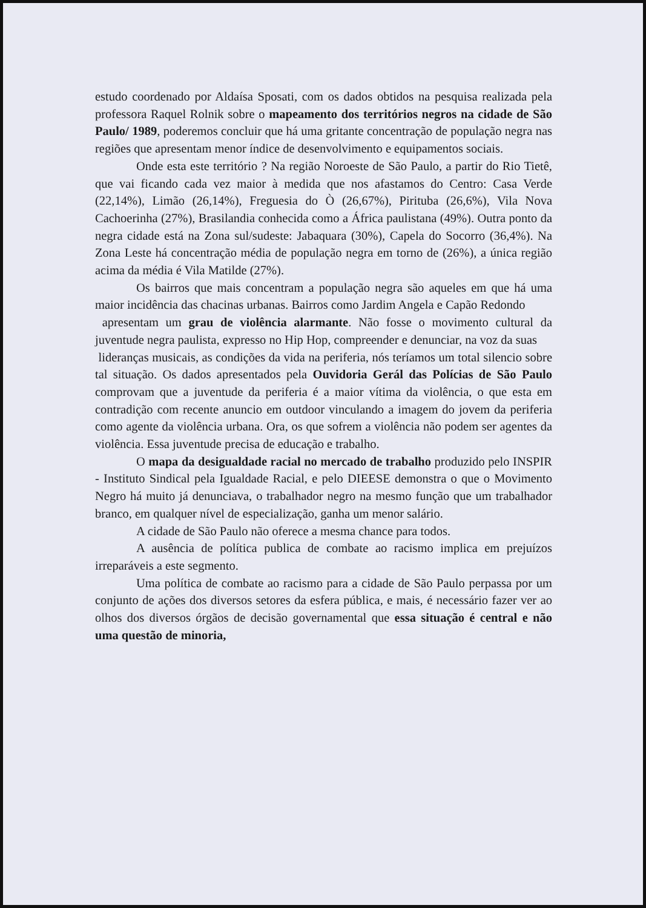estudo coordenado por Aldaísa Sposati, com os dados obtidos na pesquisa realizada pela professora Raquel Rolnik sobre o mapeamento dos territórios negros na cidade de São Paulo/ 1989, poderemos concluir que há uma gritante concentração de população negra nas regiões que apresentam menor índice de desenvolvimento e equipamentos sociais.
Onde esta este território ? Na região Noroeste de São Paulo, a partir do Rio Tietê, que vai ficando cada vez maior à medida que nos afastamos do Centro: Casa Verde (22,14%), Limão (26,14%), Freguesia do Ò (26,67%), Pirituba (26,6%), Vila Nova Cachoerinha (27%), Brasilandia conhecida como a África paulistana (49%). Outra ponto da negra cidade está na Zona sul/sudeste: Jabaquara (30%), Capela do Socorro (36,4%). Na Zona Leste há concentração média de população negra em torno de (26%), a única região acima da média é Vila Matilde (27%).
Os bairros que mais concentram a população negra são aqueles em que há uma maior incidência das chacinas urbanas. Bairros como Jardim Angela e Capão Redondo
apresentam um grau de violência alarmante. Não fosse o movimento cultural da juventude negra paulista, expresso no Hip Hop, compreender e denunciar, na voz da suas
lideranças musicais, as condições da vida na periferia, nós teríamos um total silencio sobre tal situação. Os dados apresentados pela Ouvidoria Gerál das Polícias de São Paulo comprovam que a juventude da periferia é a maior vítima da violência, o que esta em contradição com recente anuncio em outdoor vinculando a imagem do jovem da periferia como agente da violência urbana. Ora, os que sofrem a violência não podem ser agentes da violência. Essa juventude precisa de educação e trabalho.
O mapa da desigualdade racial no mercado de trabalho produzido pelo INSPIR - Instituto Sindical pela Igualdade Racial, e pelo DIEESE demonstra o que o Movimento Negro há muito já denunciava, o trabalhador negro na mesmo função que um trabalhador branco, em qualquer nível de especialização, ganha um menor salário.
A cidade de São Paulo não oferece a mesma chance para todos.
A ausência de política publica de combate ao racismo implica em prejuízos irreparáveis a este segmento.
Uma política de combate ao racismo para a cidade de São Paulo perpassa por um conjunto de ações dos diversos setores da esfera pública, e mais, é necessário fazer ver ao olhos dos diversos órgãos de decisão governamental que essa situação é central e não uma questão de minoria,